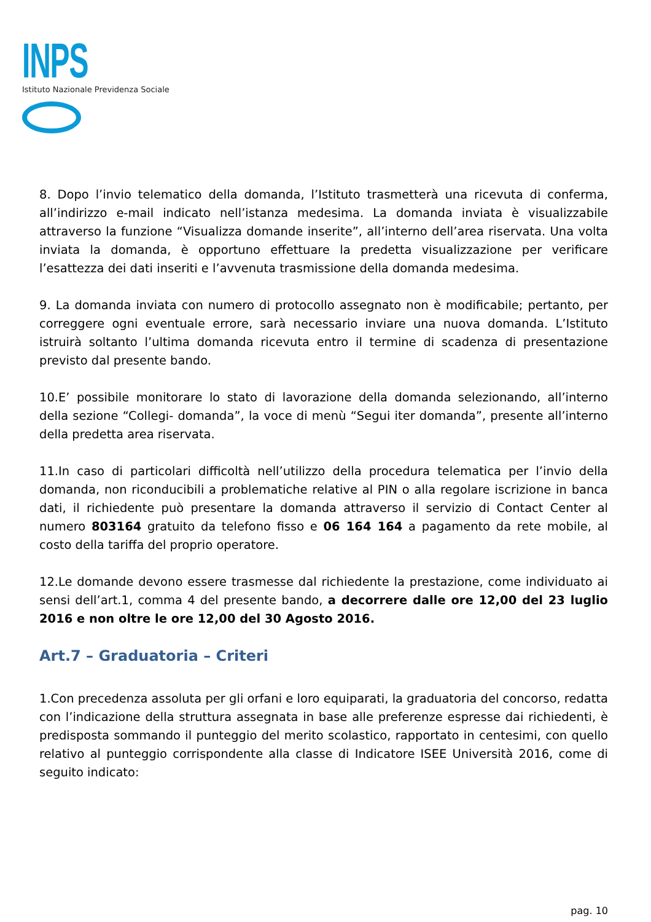INPS
Istituto Nazionale Previdenza Sociale
8. Dopo l’invio telematico della domanda, l’Istituto trasmetterà una ricevuta di conferma, all’indirizzo e-mail indicato nell’istanza medesima. La domanda inviata è visualizzabile attraverso la funzione “Visualizza domande inserite”, all’interno dell’area riservata. Una volta inviata la domanda, è opportuno effettuare la predetta visualizzazione per verificare l’esattezza dei dati inseriti e l’avvenuta trasmissione della domanda medesima.
9. La domanda inviata con numero di protocollo assegnato non è modificabile; pertanto, per correggere ogni eventuale errore, sarà necessario inviare una nuova domanda. L’Istituto istruirà soltanto l’ultima domanda ricevuta entro il termine di scadenza di presentazione previsto dal presente bando.
10.E’ possibile monitorare lo stato di lavorazione della domanda selezionando, all’interno della sezione “Collegi- domanda”, la voce di menù “Segui iter domanda”, presente all’interno della predetta area riservata.
11.In caso di particolari difficoltà nell’utilizzo della procedura telematica per l’invio della domanda, non riconducibili a problematiche relative al PIN o alla regolare iscrizione in banca dati, il richiedente può presentare la domanda attraverso il servizio di Contact Center al numero 803164 gratuito da telefono fisso e 06 164 164 a pagamento da rete mobile, al costo della tariffa del proprio operatore.
12.Le domande devono essere trasmesse dal richiedente la prestazione, come individuato ai sensi dell’art.1, comma 4 del presente bando, a decorrere dalle ore 12,00 del 23 luglio 2016 e non oltre le ore 12,00 del 30 Agosto 2016.
Art.7 – Graduatoria – Criteri
1.Con precedenza assoluta per gli orfani e loro equiparati, la graduatoria del concorso, redatta con l’indicazione della struttura assegnata in base alle preferenze espresse dai richiedenti, è predisposta sommando il punteggio del merito scolastico, rapportato in centesimi, con quello relativo al punteggio corrispondente alla classe di Indicatore ISEE Università 2016, come di seguito indicato:
pag. 10